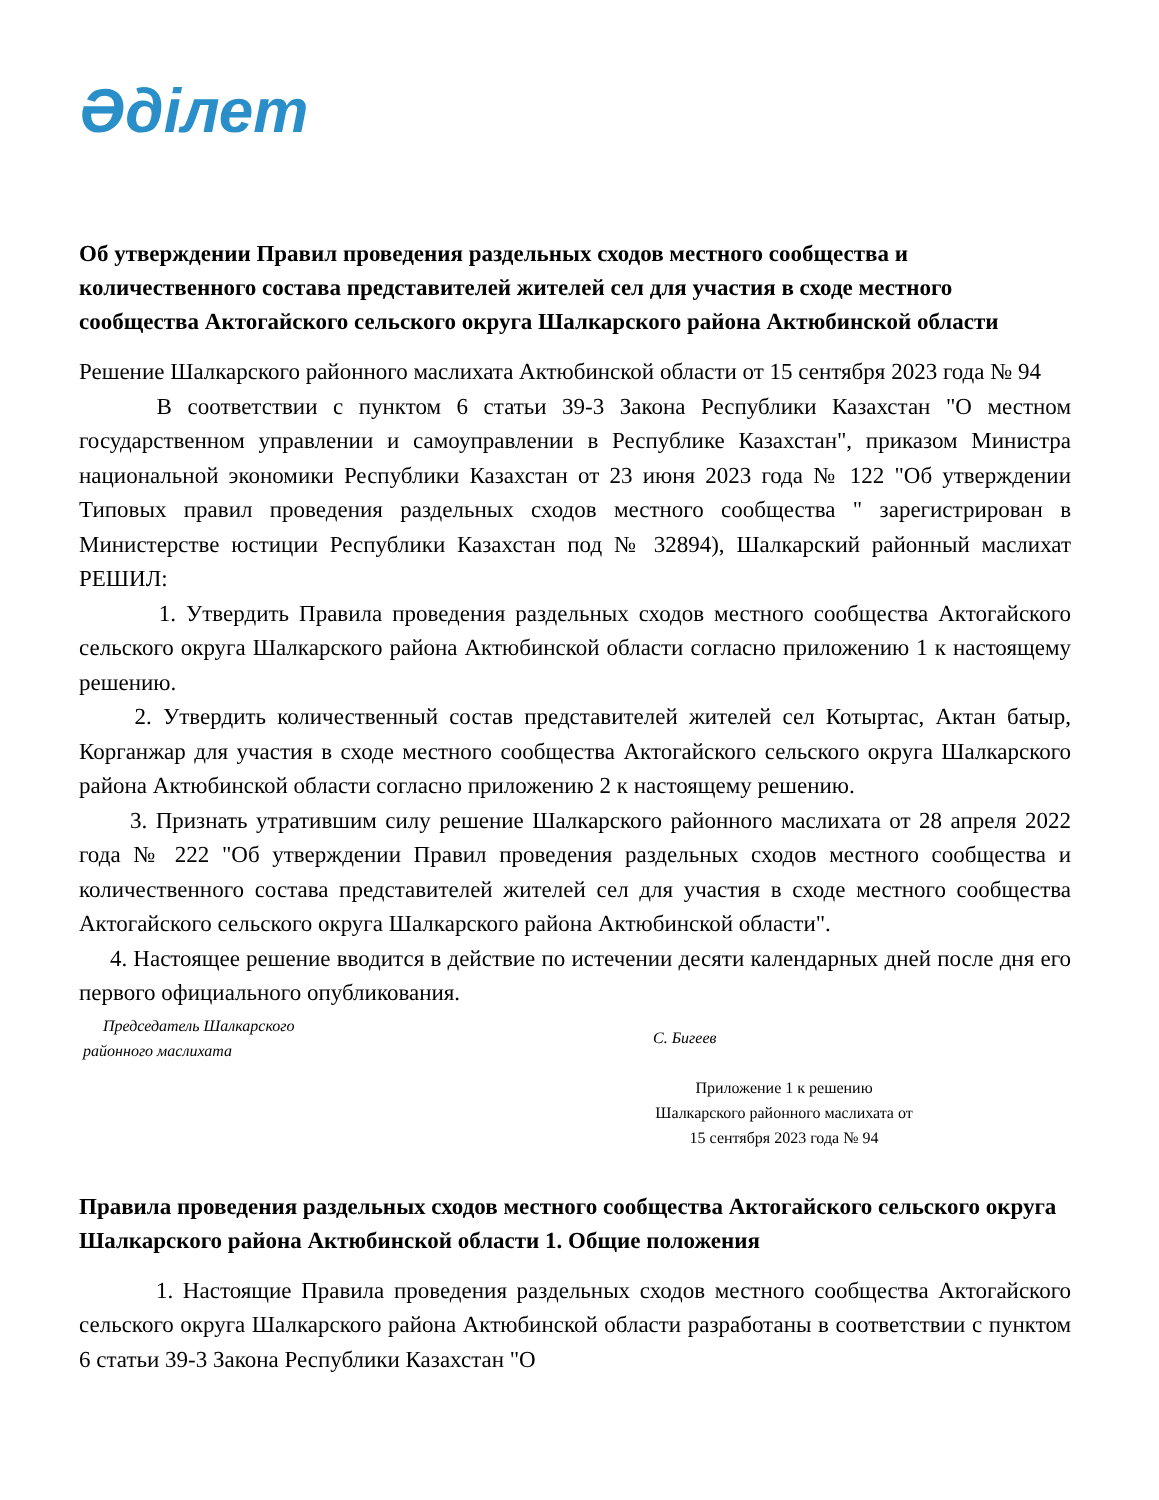Әділет
Об утверждении Правил проведения раздельных сходов местного сообщества и количественного состава представителей жителей сел для участия в сходе местного сообщества Актогайского сельского округа Шалкарского района Актюбинской области
Решение Шалкарского районного маслихата Актюбинской области от 15 сентября 2023 года № 94
В соответствии с пунктом 6 статьи 39-3 Закона Республики Казахстан "О местном государственном управлении и самоуправлении в Республике Казахстан", приказом Министра национальной экономики Республики Казахстан от 23 июня 2023 года № 122 "Об утверждении Типовых правил проведения раздельных сходов местного сообщества " зарегистрирован в Министерстве юстиции Республики Казахстан под № 32894), Шалкарский районный маслихат РЕШИЛ:
1. Утвердить Правила проведения раздельных сходов местного сообщества Актогайского сельского округа Шалкарского района Актюбинской области согласно приложению 1 к настоящему решению.
2. Утвердить количественный состав представителей жителей сел Котыртас, Актан батыр, Корганжар для участия в сходе местного сообщества Актогайского сельского округа Шалкарского района Актюбинской области согласно приложению 2 к настоящему решению.
3. Признать утратившим силу решение Шалкарского районного маслихата от 28 апреля 2022 года № 222 "Об утверждении Правил проведения раздельных сходов местного сообщества и количественного состава представителей жителей сел для участия в сходе местного сообщества Актогайского сельского округа Шалкарского района Актюбинской области".
4. Настоящее решение вводится в действие по истечении десяти календарных дней после дня его первого официального опубликования.
Председатель Шалкарского
районного маслихата
С. Бигеев
Приложение 1 к решению
Шалкарского районного маслихата от
15 сентября 2023 года № 94
Правила проведения раздельных сходов местного сообщества Актогайского сельского округа Шалкарского района Актюбинской области 1. Общие положения
1. Настоящие Правила проведения раздельных сходов местного сообщества Актогайского сельского округа Шалкарского района Актюбинской области разработаны в соответствии с пунктом 6 статьи 39-3 Закона Республики Казахстан "О